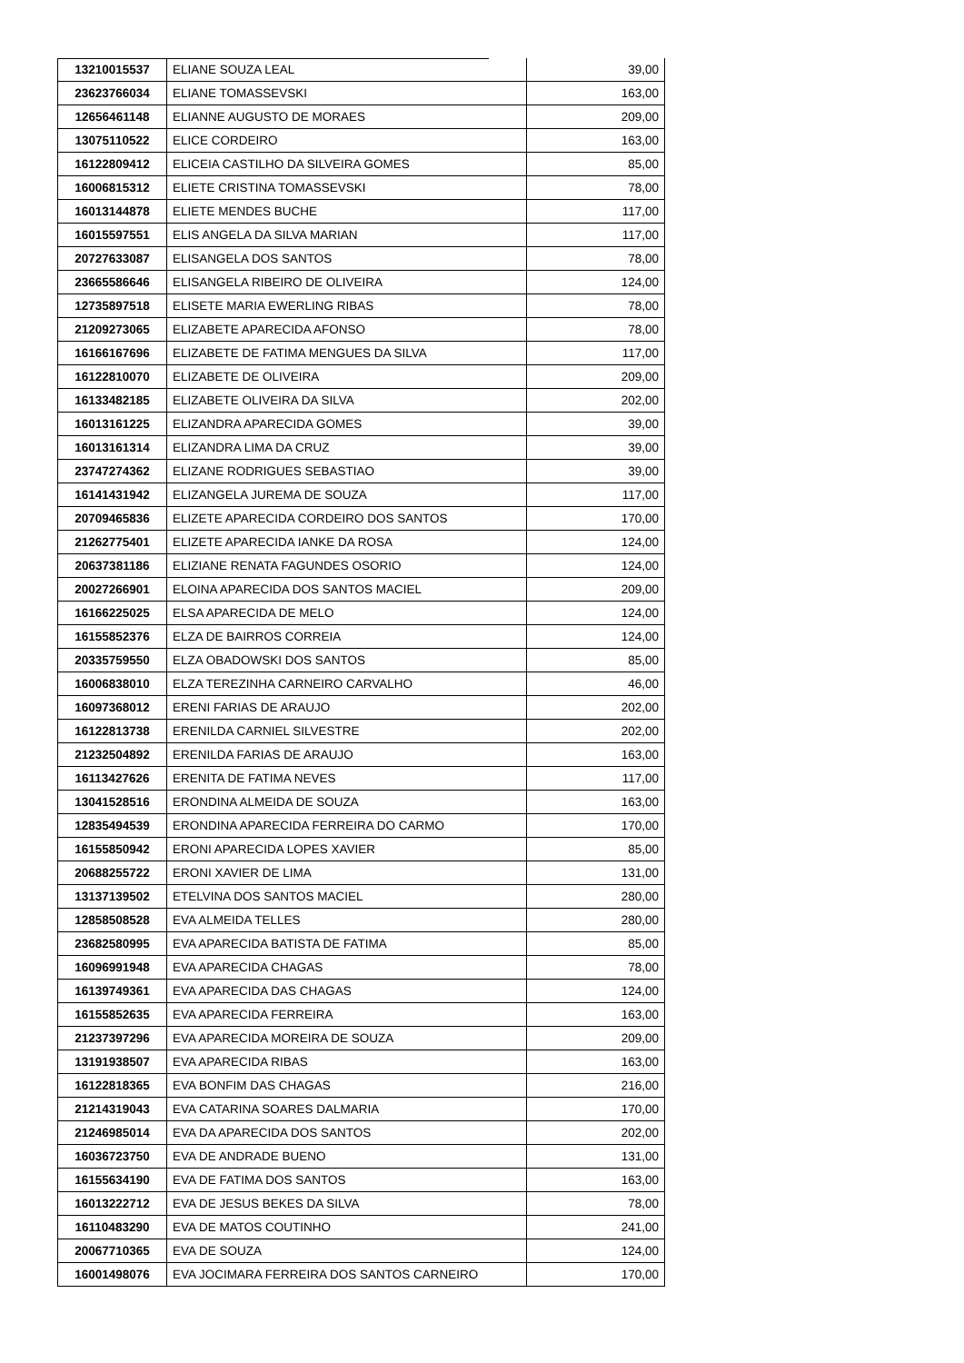| 13210015537 | ELIANE SOUZA LEAL | 39,00 |
| 23623766034 | ELIANE TOMASSEVSKI | 163,00 |
| 12656461148 | ELIANNE AUGUSTO DE MORAES | 209,00 |
| 13075110522 | ELICE CORDEIRO | 163,00 |
| 16122809412 | ELICEIA CASTILHO DA SILVEIRA GOMES | 85,00 |
| 16006815312 | ELIETE CRISTINA TOMASSEVSKI | 78,00 |
| 16013144878 | ELIETE MENDES BUCHE | 117,00 |
| 16015597551 | ELIS ANGELA DA SILVA MARIAN | 117,00 |
| 20727633087 | ELISANGELA DOS SANTOS | 78,00 |
| 23665586646 | ELISANGELA RIBEIRO DE OLIVEIRA | 124,00 |
| 12735897518 | ELISETE MARIA EWERLING RIBAS | 78,00 |
| 21209273065 | ELIZABETE APARECIDA AFONSO | 78,00 |
| 16166167696 | ELIZABETE DE FATIMA MENGUES DA SILVA | 117,00 |
| 16122810070 | ELIZABETE DE OLIVEIRA | 209,00 |
| 16133482185 | ELIZABETE OLIVEIRA DA SILVA | 202,00 |
| 16013161225 | ELIZANDRA APARECIDA GOMES | 39,00 |
| 16013161314 | ELIZANDRA LIMA DA CRUZ | 39,00 |
| 23747274362 | ELIZANE RODRIGUES SEBASTIAO | 39,00 |
| 16141431942 | ELIZANGELA JUREMA DE SOUZA | 117,00 |
| 20709465836 | ELIZETE APARECIDA CORDEIRO DOS SANTOS | 170,00 |
| 21262775401 | ELIZETE APARECIDA IANKE DA ROSA | 124,00 |
| 20637381186 | ELIZIANE RENATA FAGUNDES OSORIO | 124,00 |
| 20027266901 | ELOINA APARECIDA DOS SANTOS MACIEL | 209,00 |
| 16166225025 | ELSA APARECIDA DE MELO | 124,00 |
| 16155852376 | ELZA DE BAIRROS CORREIA | 124,00 |
| 20335759550 | ELZA OBADOWSKI DOS SANTOS | 85,00 |
| 16006838010 | ELZA TEREZINHA CARNEIRO CARVALHO | 46,00 |
| 16097368012 | ERENI FARIAS DE ARAUJO | 202,00 |
| 16122813738 | ERENILDA CARNIEL SILVESTRE | 202,00 |
| 21232504892 | ERENILDA FARIAS DE ARAUJO | 163,00 |
| 16113427626 | ERENITA DE FATIMA NEVES | 117,00 |
| 13041528516 | ERONDINA ALMEIDA DE SOUZA | 163,00 |
| 12835494539 | ERONDINA APARECIDA FERREIRA DO CARMO | 170,00 |
| 16155850942 | ERONI APARECIDA LOPES XAVIER | 85,00 |
| 20688255722 | ERONI XAVIER DE LIMA | 131,00 |
| 13137139502 | ETELVINA DOS SANTOS MACIEL | 280,00 |
| 12858508528 | EVA ALMEIDA TELLES | 280,00 |
| 23682580995 | EVA APARECIDA BATISTA DE FATIMA | 85,00 |
| 16096991948 | EVA APARECIDA CHAGAS | 78,00 |
| 16139749361 | EVA APARECIDA DAS CHAGAS | 124,00 |
| 16155852635 | EVA APARECIDA FERREIRA | 163,00 |
| 21237397296 | EVA APARECIDA MOREIRA DE SOUZA | 209,00 |
| 13191938507 | EVA APARECIDA RIBAS | 163,00 |
| 16122818365 | EVA BONFIM DAS CHAGAS | 216,00 |
| 21214319043 | EVA CATARINA SOARES DALMARIA | 170,00 |
| 21246985014 | EVA DA APARECIDA DOS SANTOS | 202,00 |
| 16036723750 | EVA DE ANDRADE BUENO | 131,00 |
| 16155634190 | EVA DE FATIMA DOS SANTOS | 163,00 |
| 16013222712 | EVA DE JESUS BEKES DA SILVA | 78,00 |
| 16110483290 | EVA DE MATOS COUTINHO | 241,00 |
| 20067710365 | EVA DE SOUZA | 124,00 |
| 16001498076 | EVA JOCIMARA FERREIRA DOS SANTOS CARNEIRO | 170,00 |